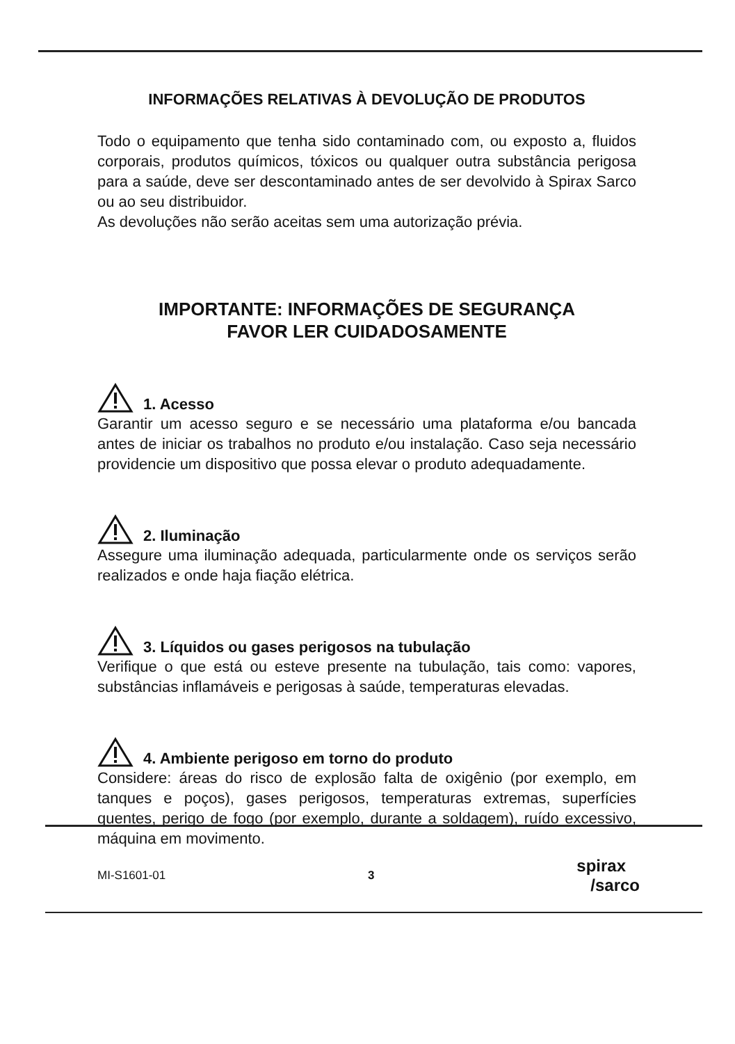INFORMAÇÕES RELATIVAS À DEVOLUÇÃO DE PRODUTOS
Todo o equipamento que tenha sido contaminado com, ou exposto a, fluidos corporais, produtos químicos, tóxicos ou qualquer outra substância perigosa para a saúde, deve ser descontaminado antes de ser devolvido à Spirax Sarco ou ao seu distribuidor.
As devoluções não serão aceitas sem uma autorização prévia.
IMPORTANTE: INFORMAÇÕES DE SEGURANÇA
FAVOR LER CUIDADOSAMENTE
1. Acesso
Garantir um acesso seguro e se necessário uma plataforma e/ou bancada antes de iniciar os trabalhos no produto e/ou instalação. Caso seja necessário providencie um dispositivo que possa elevar o produto adequadamente.
2. Iluminação
Assegure uma iluminação adequada, particularmente onde os serviços serão realizados e onde haja fiação elétrica.
3. Líquidos ou gases perigosos na tubulação
Verifique o que está ou esteve presente na tubulação, tais como: vapores, substâncias inflamáveis e perigosas à saúde, temperaturas elevadas.
4. Ambiente perigoso em torno do produto
Considere: áreas do risco de explosão falta de oxigênio (por exemplo, em tanques e poços), gases perigosos, temperaturas extremas, superfícies quentes, perigo de fogo (por exemplo, durante a soldagem), ruído excessivo, máquina em movimento.
MI-S1601-01 3 spirax
/sarco